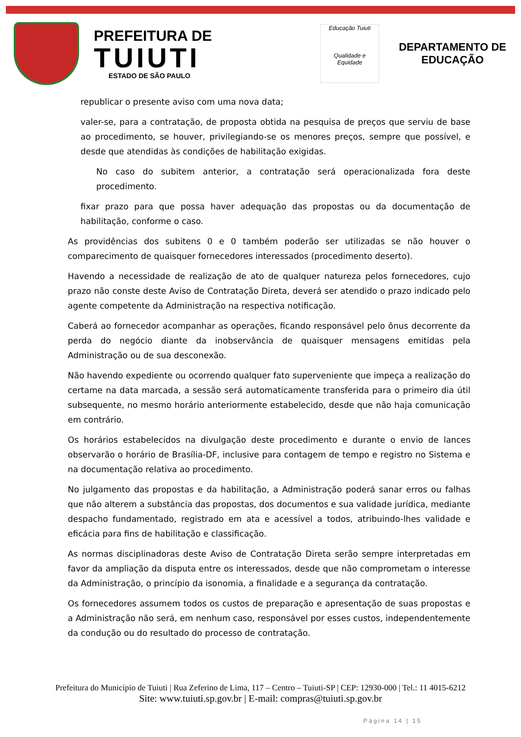PREFEITURA DE
TUIUTI
ESTADO DE SÃO PAULO
Educação Tuiuti
Qualidade e Equidade
DEPARTAMENTO DE
EDUCAÇÃO
republicar o presente aviso com uma nova data;
valer-se, para a contratação, de proposta obtida na pesquisa de preços que serviu de base ao procedimento, se houver, privilegiando-se os menores preços, sempre que possível, e desde que atendidas às condições de habilitação exigidas.
No caso do subitem anterior, a contratação será operacionalizada fora deste procedimento.
fixar prazo para que possa haver adequação das propostas ou da documentação de habilitação, conforme o caso.
As providências dos subitens 0 e 0 também poderão ser utilizadas se não houver o comparecimento de quaisquer fornecedores interessados (procedimento deserto).
Havendo a necessidade de realização de ato de qualquer natureza pelos fornecedores, cujo prazo não conste deste Aviso de Contratação Direta, deverá ser atendido o prazo indicado pelo agente competente da Administração na respectiva notificação.
Caberá ao fornecedor acompanhar as operações, ficando responsável pelo ônus decorrente da perda do negócio diante da inobservância de quaisquer mensagens emitidas pela Administração ou de sua desconexão.
Não havendo expediente ou ocorrendo qualquer fato superveniente que impeça a realização do certame na data marcada, a sessão será automaticamente transferida para o primeiro dia útil subsequente, no mesmo horário anteriormente estabelecido, desde que não haja comunicação em contrário.
Os horários estabelecidos na divulgação deste procedimento e durante o envio de lances observarão o horário de Brasília-DF, inclusive para contagem de tempo e registro no Sistema e na documentação relativa ao procedimento.
No julgamento das propostas e da habilitação, a Administração poderá sanar erros ou falhas que não alterem a substância das propostas, dos documentos e sua validade jurídica, mediante despacho fundamentado, registrado em ata e acessível a todos, atribuindo-lhes validade e eficácia para fins de habilitação e classificação.
As normas disciplinadoras deste Aviso de Contratação Direta serão sempre interpretadas em favor da ampliação da disputa entre os interessados, desde que não comprometam o interesse da Administração, o princípio da isonomia, a finalidade e a segurança da contratação.
Os fornecedores assumem todos os custos de preparação e apresentação de suas propostas e a Administração não será, em nenhum caso, responsável por esses custos, independentemente da condução ou do resultado do processo de contratação.
Prefeitura do Município de Tuiuti | Rua Zeferino de Lima, 117 – Centro – Tuiuti-SP | CEP: 12930-000 | Tel.: 11 4015-6212
Site: www.tuiuti.sp.gov.br | E-mail: compras@tuiuti.sp.gov.br
Página 14 | 15